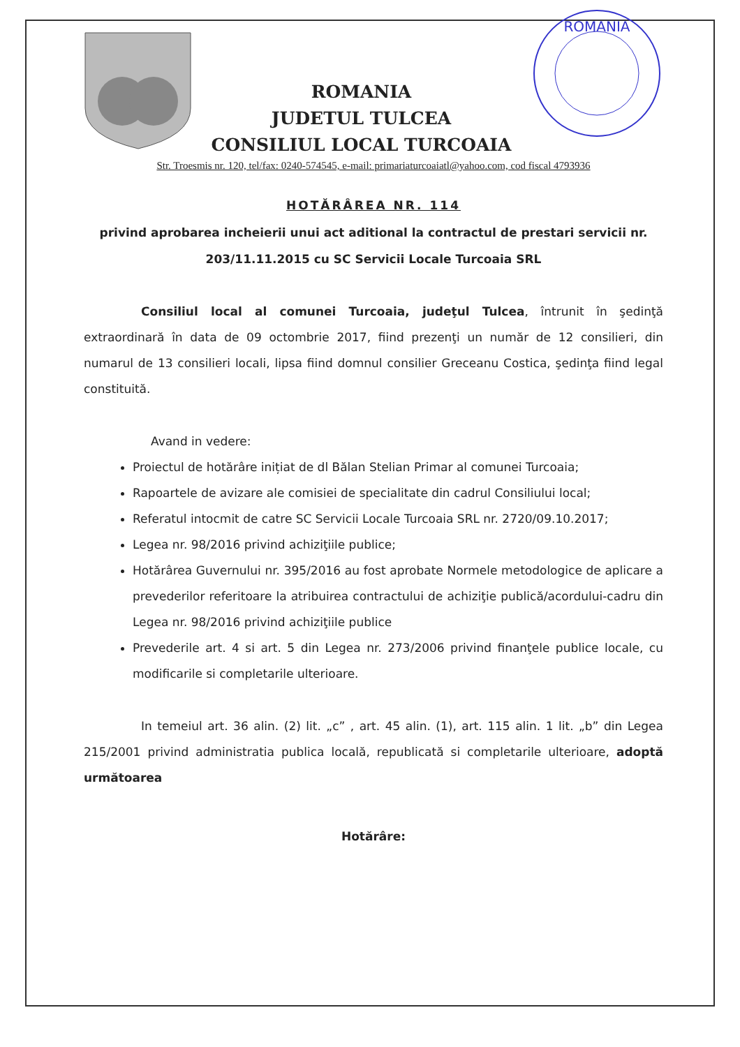ROMANIA
JUDETUL TULCEA
CONSILIUL LOCAL TURCOAIA
ROMANIA
Str. Troesmis nr. 120, tel/fax: 0240-574545, e-mail: primariaturcoaiatl@yahoo.com, cod fiscal 4793936
HOTĂRÂREA NR. 114
privind aprobarea incheierii unui act aditional la contractul de prestari servicii nr. 203/11.11.2015 cu SC Servicii Locale Turcoaia SRL
Consiliul local al comunei Turcoaia, judeţul Tulcea, întrunit în şedinţă extraordinară în data de 09 octombrie 2017, fiind prezenţi un număr de 12 consilieri, din numarul de 13 consilieri locali, lipsa fiind domnul consilier Greceanu Costica, şedinţa fiind legal constituită.
Avand in vedere:
Proiectul de hotărâre inițiat de dl Bălan Stelian Primar al comunei Turcoaia;
Rapoartele de avizare ale comisiei de specialitate din cadrul Consiliului local;
Referatul intocmit de catre SC Servicii Locale Turcoaia SRL nr. 2720/09.10.2017;
Legea nr. 98/2016 privind achiziţiile publice;
Hotărârea Guvernului nr. 395/2016 au fost aprobate Normele metodologice de aplicare a prevederilor referitoare la atribuirea contractului de achiziţie publică/acordului-cadru din Legea nr. 98/2016 privind achiziţiile publice
Prevederile art. 4 si art. 5 din Legea nr. 273/2006 privind finanţele publice locale, cu modificarile si completarile ulterioare.
In temeiul art. 36 alin. (2) lit. „c” , art. 45 alin. (1), art. 115 alin. 1 lit. „b” din Legea 215/2001 privind administratia publica locală, republicată si completarile ulterioare, adoptă următoarea
Hotărâre: